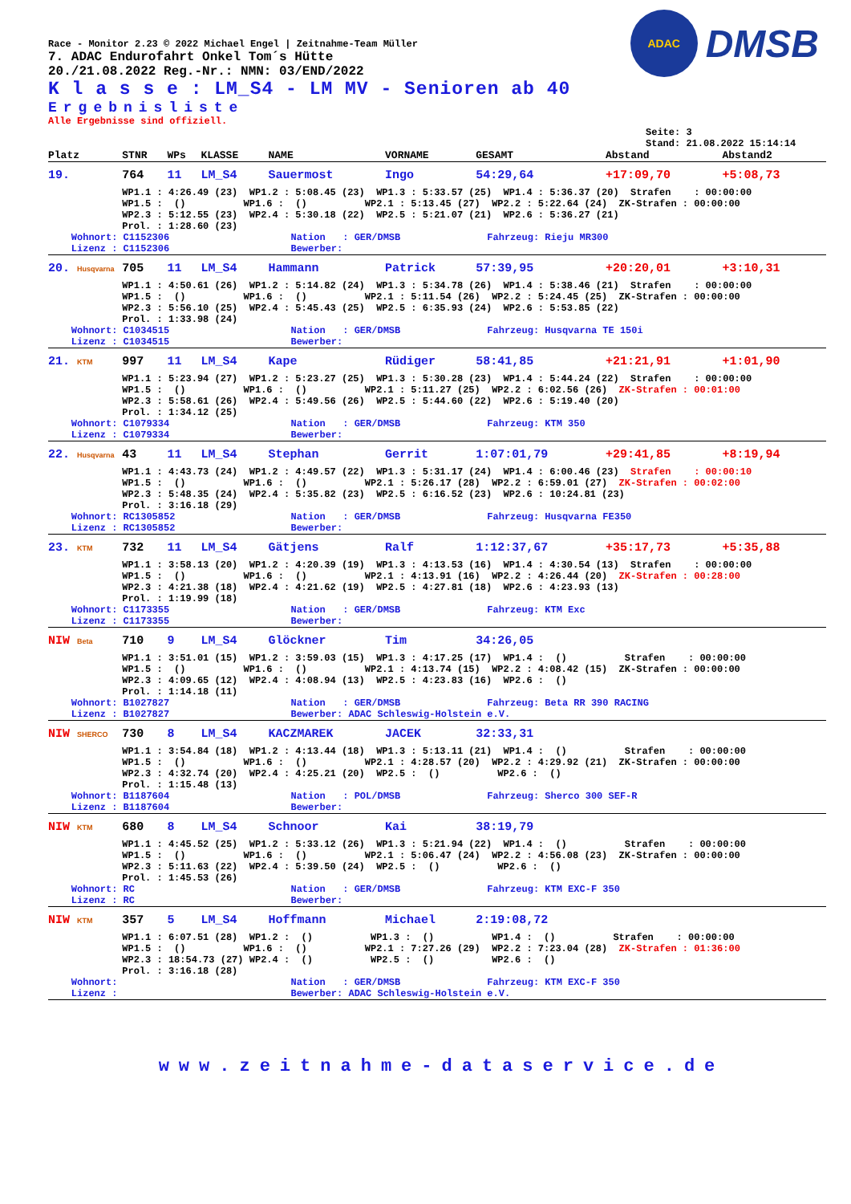ADAC
DMSB
Race - Monitor 2.23 © 2022 Michael Engel | Zeitnahme-Team Müller
7. ADAC Endurofahrt Onkel Tom´s Hütte
20./21.08.2022 Reg.-Nr.: NMN: 03/END/2022
K l a s s e : LM_S4 - LM MV - Senioren ab 40
Ergebnisliste
Alle Ergebnisse sind offiziell.
Seite: 3
Stand: 21.08.2022 15:14:14
| Platz | STNR | WPs | KLASSE | NAME | VORNAME | GESAMT | Abstand | Abstand2 |
| --- | --- | --- | --- | --- | --- | --- | --- | --- |
| 19. | 764 | 11 | LM_S4 | Sauermost | Ingo | 54:29,64 | +17:09,70 | +5:08,73 |
| | WP1.1 : 4:26.49 (23) WP1.2 : 5:08.45 (23) WP1.3 : 5:33.57 (25) WP1.4 : 5:36.37 (20) Strafen : 00:00:00 WP1.5 : () WP1.6 : () WP2.1 : 5:13.45 (27) WP2.2 : 5:22.64 (24) ZK-Strafen : 00:00:00 WP2.3 : 5:12.55 (23) WP2.4 : 5:30.18 (22) WP2.5 : 5:21.07 (21) WP2.6 : 5:36.27 (21) Prol. : 1:28.60 (23) | | | | | | | |
| Wohnort: C1152306 Nation : GER/DMSB Fahrzeug: Rieju MR300 Lizenz : C1152306 Bewerber: | | | | | | | | |
| 20. Husqvarna | 705 | 11 | LM_S4 | Hammann | Patrick | 57:39,95 | +20:20,01 | +3:10,31 |
| | WP1.1 : 4:50.61 (26) WP1.2 : 5:14.82 (24) WP1.3 : 5:34.78 (26) WP1.4 : 5:38.46 (21) Strafen : 00:00:00 WP1.5 : () WP1.6 : () WP2.1 : 5:11.54 (26) WP2.2 : 5:24.45 (25) ZK-Strafen : 00:00:00 WP2.3 : 5:56.10 (25) WP2.4 : 5:45.43 (25) WP2.5 : 6:35.93 (24) WP2.6 : 5:53.85 (22) Prol. : 1:33.98 (24) | | | | | | | |
| Wohnort: C1034515 Nation : GER/DMSB Fahrzeug: Husqvarna TE 150i Lizenz : C1034515 Bewerber: | | | | | | | | |
| 21. KTM | 997 | 11 | LM_S4 | Kape | Rüdiger | 58:41,85 | +21:21,91 | +1:01,90 |
| | WP1.1 : 5:23.94 (27) WP1.2 : 5:23.27 (25) WP1.3 : 5:30.28 (23) WP1.4 : 5:44.24 (22) Strafen : 00:00:00 WP1.5 : () WP1.6 : () WP2.1 : 5:11.27 (25) WP2.2 : 6:02.56 (26) ZK-Strafen : 00:01:00 WP2.3 : 5:58.61 (26) WP2.4 : 5:49.56 (26) WP2.5 : 5:44.60 (22) WP2.6 : 5:19.40 (20) Prol. : 1:34.12 (25) | | | | | | | |
| Wohnort: C1079334 Nation : GER/DMSB Fahrzeug: KTM 350 Lizenz : C1079334 Bewerber: | | | | | | | | |
| 22. Husqvarna | 43 | 11 | LM_S4 | Stephan | Gerrit | 1:07:01,79 | +29:41,85 | +8:19,94 |
| | WP1.1 : 4:43.73 (24) WP1.2 : 4:49.57 (22) WP1.3 : 5:31.17 (24) WP1.4 : 6:00.46 (23) Strafen : 00:00:10 WP1.5 : () WP1.6 : () WP2.1 : 5:26.17 (28) WP2.2 : 6:59.01 (27) ZK-Strafen : 00:02:00 WP2.3 : 5:48.35 (24) WP2.4 : 5:35.82 (23) WP2.5 : 6:16.52 (23) WP2.6 : 10:24.81 (23) Prol. : 3:16.18 (29) | | | | | | | |
| Wohnort: RC1305852 Nation : GER/DMSB Fahrzeug: Husqvarna FE350 Lizenz : RC1305852 Bewerber: | | | | | | | | |
| 23. KTM | 732 | 11 | LM_S4 | Gätjens | Ralf | 1:12:37,67 | +35:17,73 | +5:35,88 |
| | WP1.1 : 3:58.13 (20) WP1.2 : 4:20.39 (19) WP1.3 : 4:13.53 (16) WP1.4 : 4:30.54 (13) Strafen : 00:00:00 WP1.5 : () WP1.6 : () WP2.1 : 4:13.91 (16) WP2.2 : 4:26.44 (20) ZK-Strafen : 00:28:00 WP2.3 : 4:21.38 (18) WP2.4 : 4:21.62 (19) WP2.5 : 4:27.81 (18) WP2.6 : 4:23.93 (13) Prol. : 1:19.99 (18) | | | | | | | |
| Wohnort: C1173355 Nation : GER/DMSB Fahrzeug: KTM Exc Lizenz : C1173355 Bewerber: | | | | | | | | |
| NIW Beta | 710 | 9 | LM_S4 | Glöckner | Tim | 34:26,05 | | |
| | WP1.1 : 3:51.01 (15) WP1.2 : 3:59.03 (15) WP1.3 : 4:17.25 (17) WP1.4 : () Strafen : 00:00:00 WP1.5 : () WP1.6 : () WP2.1 : 4:13.74 (15) WP2.2 : 4:08.42 (15) ZK-Strafen : 00:00:00 WP2.3 : 4:09.65 (12) WP2.4 : 4:08.94 (13) WP2.5 : 4:23.83 (16) WP2.6 : () Prol. : 1:14.18 (11) | | | | | | | |
| Wohnort: B1027827 Nation : GER/DMSB Fahrzeug: Beta RR 390 RACING Lizenz : B1027827 Bewerber: ADAC Schleswig-Holstein e.V. | | | | | | | | |
| NIW SHERCO | 730 | 8 | LM_S4 | KACZMAREK | JACEK | 32:33,31 | | |
| | WP1.1 : 3:54.84 (18) WP1.2 : 4:13.44 (18) WP1.3 : 5:13.11 (21) WP1.4 : () Strafen : 00:00:00 WP1.5 : () WP1.6 : () WP2.1 : 4:28.57 (20) WP2.2 : 4:29.92 (21) ZK-Strafen : 00:00:00 WP2.3 : 4:32.74 (20) WP2.4 : 4:25.21 (20) WP2.5 : () WP2.6 : () Prol. : 1:15.48 (13) | | | | | | | |
| Wohnort: B1187604 Nation : POL/DMSB Fahrzeug: Sherco 300 SEF-R Lizenz : B1187604 Bewerber: | | | | | | | | |
| NIW KTM | 680 | 8 | LM_S4 | Schnoor | Kai | 38:19,79 | | |
| | WP1.1 : 4:45.52 (25) WP1.2 : 5:33.12 (26) WP1.3 : 5:21.94 (22) WP1.4 : () Strafen : 00:00:00 WP1.5 : () WP1.6 : () WP2.1 : 5:06.47 (24) WP2.2 : 4:56.08 (23) ZK-Strafen : 00:00:00 WP2.3 : 5:11.63 (22) WP2.4 : 5:39.50 (24) WP2.5 : () WP2.6 : () Prol. : 1:45.53 (26) | | | | | | | |
| Wohnort: RC Nation : GER/DMSB Fahrzeug: KTM EXC-F 350 Lizenz : RC Bewerber: | | | | | | | | |
| NIW KTM | 357 | 5 | LM_S4 | Hoffmann | Michael | 2:19:08,72 | | |
| | WP1.1 : 6:07.51 (28) WP1.2 : () WP1.3 : () WP1.4 : () Strafen : 00:00:00 WP1.5 : () WP1.6 : () WP2.1 : 7:27.26 (29) WP2.2 : 7:23.04 (28) ZK-Strafen : 01:36:00 WP2.3 : 18:54.73 (27) WP2.4 : () WP2.5 : () WP2.6 : () Prol. : 3:16.18 (28) | | | | | | | |
| Wohnort: Nation : GER/DMSB Fahrzeug: KTM EXC-F 350 Lizenz : Bewerber: ADAC Schleswig-Holstein e.V. | | | | | | | | |
www.zeitnahme-dataservice.de